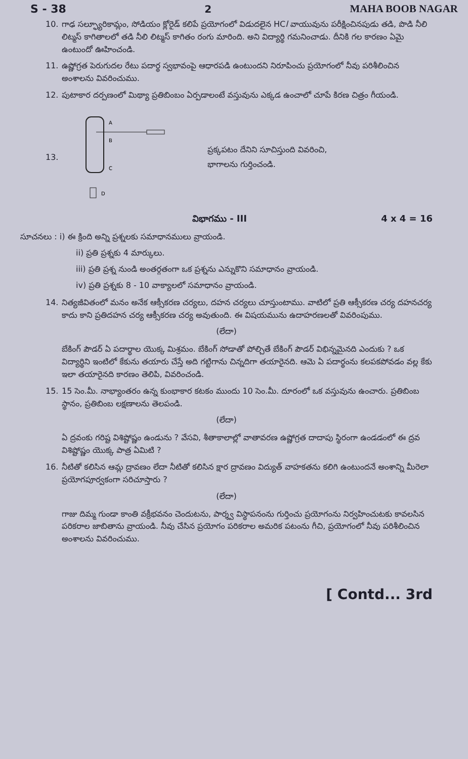S - 38 2 MAHA BOOB NAGAR
10. గాఢ సల్ఫ్యూరికామ్లం, సోడియం క్లోరైడ్ కలిపే ప్రయోగంలో విడుదలైన HCl వాయువును పరీక్షించినపుడు తడి, పొడి నీలి లిట్మస్ కాగితాలలో తడి నీలి లిట్మస్ కాగితం రంగు మారింది. అని విద్యార్థి గమనించాడు. దీనికి గల కారణం ఏమై ఉంటుందో ఊహించండి.
11. ఉష్ణోగ్రత పెరుగుదల రేటు పదార్థ స్వభావంపై ఆధారపడి ఉంటుందని నిరూపించు ప్రయోగంలో నీవు పరిశీలించిన అంశాలను వివరించుము.
12. పుటాకార దర్పణంలో మిథ్యా ప్రతిబింబం ఏర్పడాలంటే వస్తువును ఎక్కడ ఉంచాలో చూపే కిరణ చిత్రం గీయండి.
13.
A
B
C
D
ప్రక్కపటం దేనిని సూచిస్తుంది వివరించి,
భాగాలను గుర్తించండి.
విభాగము - III 4 x 4 = 16
సూచనలు : i) ఈ క్రింది అన్ని ప్రశ్నలకు సమాధానములు వ్రాయండి.
ii) ప్రతి ప్రశ్నకు 4 మార్కులు.
iii) ప్రతి ప్రశ్న నుండి అంతర్గతంగా ఒక ప్రశ్నను ఎన్నుకొని సమాధానం వ్రాయండి.
iv) ప్రతి ప్రశ్నకు 8 - 10 వాక్యాలలో సమాధానం వ్రాయండి.
14. నిత్యజీవితంలో మనం అనేక ఆక్సీకరణ చర్యలు, దహన చర్యలు చూస్తుంటాము. వాటిలో ప్రతి ఆక్సీకరణ చర్య దహనచర్య కాదు కాని ప్రతిదహన చర్య ఆక్సీకరణ చర్య అవుతుంది. ఈ విషయమును ఉదాహరణలతో వివరింపుము.
(లేదా)
బేకింగ్ పౌడర్ ఏ పదార్థాల యొక్క మిశ్రమం. బేకింగ్ సోడాతో పోల్చితే బేకింగ్ పౌడర్ విభిన్నమైనది ఎందుకు ? ఒక విద్యార్థిని ఇంటిలో కేకును తయారు చేస్తే అది గట్టిగాను చిన్నదిగా తయారైనది. ఆమె ఏ పదార్థంను కలపకపోవడం వల్ల కేకు ఇలా తయారైనది కారణం తెలిపి, వివరించండి.
15. 15 సెం.మీ. నాభ్యాంతరం ఉన్న కుంభాకార కటకం ముందు 10 సెం.మీ. దూరంలో ఒక వస్తువును ఉంచారు. ప్రతిబింబ స్థానం, ప్రతిబింబ లక్షణాలను తెలపండి.
(లేదా)
ఏ ద్రవంకు గరిష్ట విశిష్టోష్ణం ఉండును ? వేసవి, శీతాకాలాల్లో వాతావరణ ఉష్ణోగ్రత దాదాపు స్థిరంగా ఉండడంలో ఈ ద్రవ విశిష్టోష్ణం యొక్క పాత్ర ఏమిటి ?
16. నీటితో కలిసిన ఆమ్ల ద్రావణం లేదా నీటితో కలిసిన క్షార ద్రావణం విద్యుత్ వాహకతను కలిగి ఉంటుందనే అంశాన్ని మీరెలా ప్రయోగపూర్వకంగా సరిచూస్తారు ?
(లేదా)
గాజు దిమ్మ గుండా కాంతి వక్రీభవనం చెందుటను, పార్శ్వ విస్థాపనంను గుర్తించు ప్రయోగంను నిర్వహించుటకు కావలసిన పరికరాల జాబితాను వ్రాయండి. నీవు చేసిన ప్రయోగం పరికరాల అమరిక పటంను గీచి, ప్రయోగంలో నీవు పరిశీలించిన అంశాలను వివరించుము.
[ Contd... 3rd